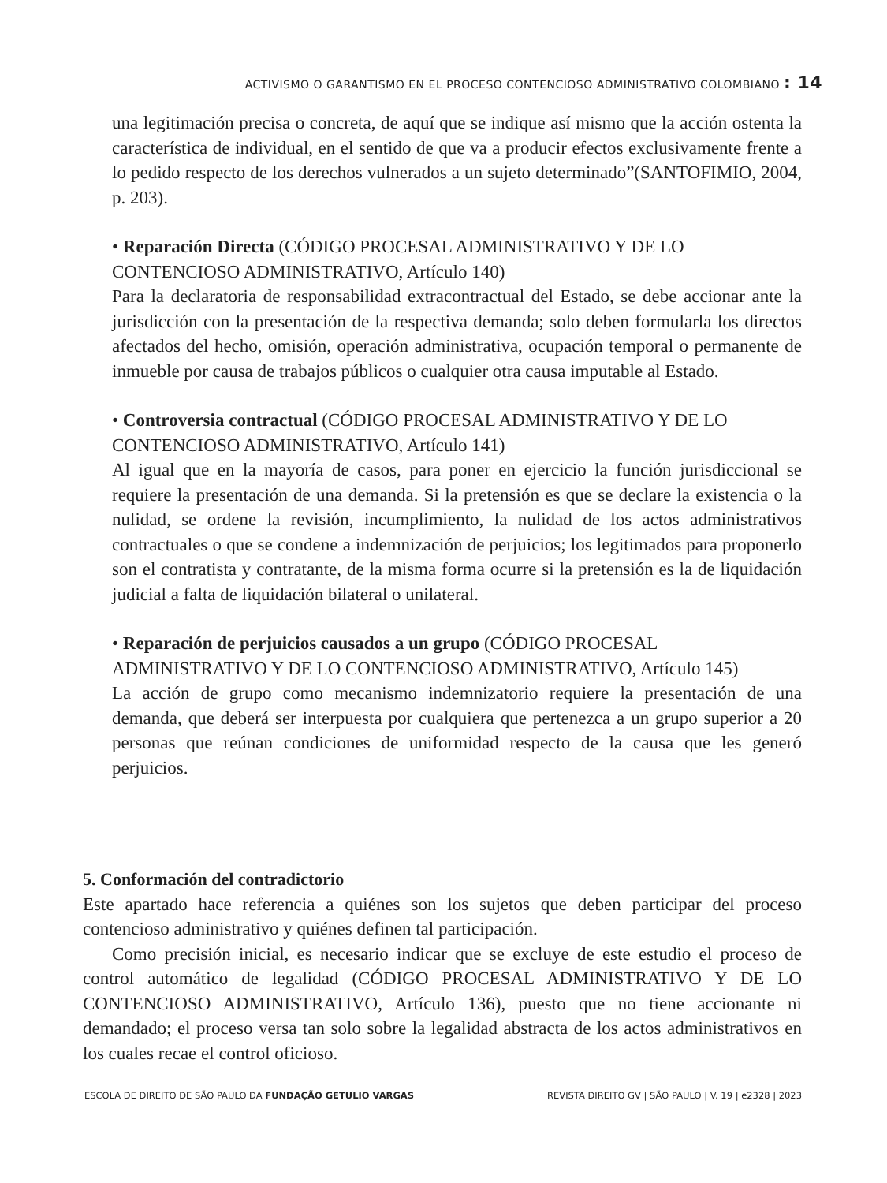ACTIVISMO O GARANTISMO EN EL PROCESO CONTENCIOSO ADMINISTRATIVO COLOMBIANO : 14
una legitimación precisa o concreta, de aquí que se indique así mismo que la acción ostenta la característica de individual, en el sentido de que va a producir efectos exclusivamente frente a lo pedido respecto de los derechos vulnerados a un sujeto determinado”(SANTOFIMIO, 2004, p. 203).
• Reparación Directa (CÓDIGO PROCESAL ADMINISTRATIVO Y DE LO CONTENCIOSO ADMINISTRATIVO, Artículo 140)
Para la declaratoria de responsabilidad extracontractual del Estado, se debe accionar ante la jurisdicción con la presentación de la respectiva demanda; solo deben formularla los directos afectados del hecho, omisión, operación administrativa, ocupación temporal o permanente de inmueble por causa de trabajos públicos o cualquier otra causa imputable al Estado.
• Controversia contractual (CÓDIGO PROCESAL ADMINISTRATIVO Y DE LO CONTENCIOSO ADMINISTRATIVO, Artículo 141)
Al igual que en la mayoría de casos, para poner en ejercicio la función jurisdiccional se requiere la presentación de una demanda. Si la pretensión es que se declare la existencia o la nulidad, se ordene la revisión, incumplimiento, la nulidad de los actos administrativos contractuales o que se condene a indemnización de perjuicios; los legitimados para proponerlo son el contratista y contratante, de la misma forma ocurre si la pretensión es la de liquidación judicial a falta de liquidación bilateral o unilateral.
• Reparación de perjuicios causados a un grupo (CÓDIGO PROCESAL ADMINISTRATIVO Y DE LO CONTENCIOSO ADMINISTRATIVO, Artículo 145)
La acción de grupo como mecanismo indemnizatorio requiere la presentación de una demanda, que deberá ser interpuesta por cualquiera que pertenezca a un grupo superior a 20 personas que reúnan condiciones de uniformidad respecto de la causa que les generó perjuicios.
5. Conformación del contradictorio
Este apartado hace referencia a quiénes son los sujetos que deben participar del proceso contencioso administrativo y quiénes definen tal participación.
Como precisión inicial, es necesario indicar que se excluye de este estudio el proceso de control automático de legalidad (CÓDIGO PROCESAL ADMINISTRATIVO Y DE LO CONTENCIOSO ADMINISTRATIVO, Artículo 136), puesto que no tiene accionante ni demandado; el proceso versa tan solo sobre la legalidad abstracta de los actos administrativos en los cuales recae el control oficioso.
ESCOLA DE DIREITO DE SÃO PAULO DA FUNDAÇÃO GETULIO VARGAS REVISTA DIREITO GV | SÃO PAULO | V. 19 | e2328 | 2023